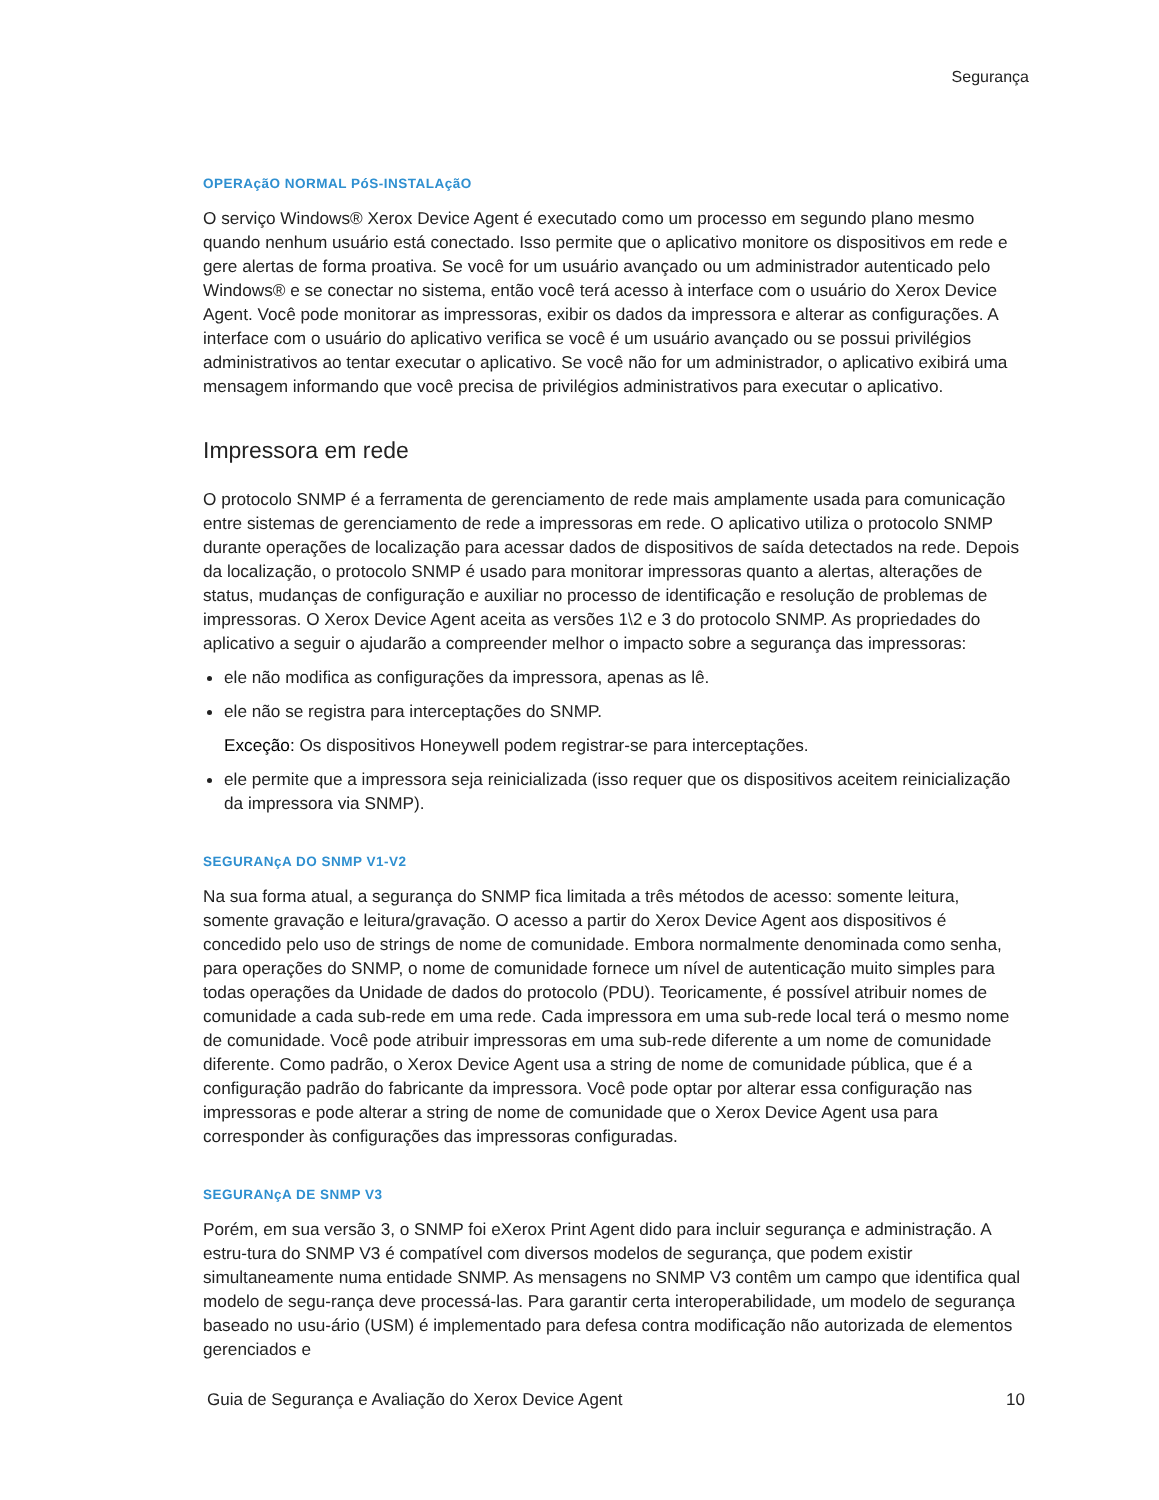Segurança
OPERAçãO NORMAL PóS-INSTALAçãO
O serviço Windows® Xerox Device Agent é executado como um processo em segundo plano mesmo quando nenhum usuário está conectado. Isso permite que o aplicativo monitore os dispositivos em rede e gere alertas de forma proativa. Se você for um usuário avançado ou um administrador autenticado pelo Windows® e se conectar no sistema, então você terá acesso à interface com o usuário do Xerox Device Agent. Você pode monitorar as impressoras, exibir os dados da impressora e alterar as configurações. A interface com o usuário do aplicativo verifica se você é um usuário avançado ou se possui privilégios administrativos ao tentar executar o aplicativo. Se você não for um administrador, o aplicativo exibirá uma mensagem informando que você precisa de privilégios administrativos para executar o aplicativo.
Impressora em rede
O protocolo SNMP é a ferramenta de gerenciamento de rede mais amplamente usada para comunicação entre sistemas de gerenciamento de rede a impressoras em rede. O aplicativo utiliza o protocolo SNMP durante operações de localização para acessar dados de dispositivos de saída detectados na rede. Depois da localização, o protocolo SNMP é usado para monitorar impressoras quanto a alertas, alterações de status, mudanças de configuração e auxiliar no processo de identificação e resolução de problemas de impressoras. O Xerox Device Agent aceita as versões 1\2 e 3 do protocolo SNMP. As propriedades do aplicativo a seguir o ajudarão a compreender melhor o impacto sobre a segurança das impressoras:
ele não modifica as configurações da impressora, apenas as lê.
ele não se registra para interceptações do SNMP.
Exceção: Os dispositivos Honeywell podem registrar-se para interceptações.
ele permite que a impressora seja reinicializada (isso requer que os dispositivos aceitem reinicialização da impressora via SNMP).
SEGURANçA DO SNMP V1-V2
Na sua forma atual, a segurança do SNMP fica limitada a três métodos de acesso: somente leitura, somente gravação e leitura/gravação. O acesso a partir do Xerox Device Agent aos dispositivos é concedido pelo uso de strings de nome de comunidade. Embora normalmente denominada como senha, para operações do SNMP, o nome de comunidade fornece um nível de autenticação muito simples para todas operações da Unidade de dados do protocolo (PDU). Teoricamente, é possível atribuir nomes de comunidade a cada sub-rede em uma rede. Cada impressora em uma sub-rede local terá o mesmo nome de comunidade. Você pode atribuir impressoras em uma sub-rede diferente a um nome de comunidade diferente. Como padrão, o Xerox Device Agent usa a string de nome de comunidade pública, que é a configuração padrão do fabricante da impressora. Você pode optar por alterar essa configuração nas impressoras e pode alterar a string de nome de comunidade que o Xerox Device Agent usa para corresponder às configurações das impressoras configuradas.
SEGURANçA DE SNMP V3
Porém, em sua versão 3, o SNMP foi eXerox Print Agent dido para incluir segurança e administração. A estru-tura do SNMP V3 é compatível com diversos modelos de segurança, que podem existir simultaneamente numa entidade SNMP. As mensagens no SNMP V3 contêm um campo que identifica qual modelo de segu-rança deve processá-las. Para garantir certa interoperabilidade, um modelo de segurança baseado no usu-ário (USM) é implementado para defesa contra modificação não autorizada de elementos gerenciados e
Guia de Segurança e Avaliação do Xerox Device Agent 10